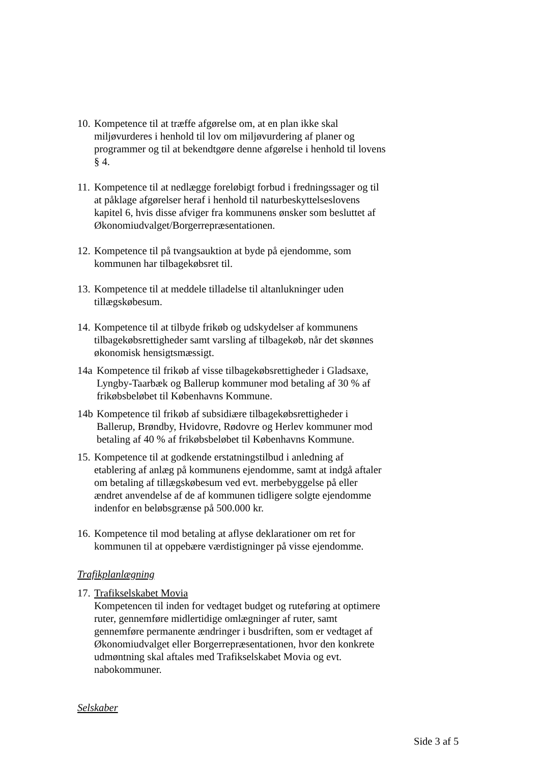10.
Kompetence til at træffe afgørelse om, at en plan ikke skal miljøvurderes i henhold til lov om miljøvurdering af planer og programmer og til at bekendtgøre denne afgørelse i henhold til lovens § 4.
11.
Kompetence til at nedlægge foreløbigt forbud i fredningssager og til at påklage afgørelser heraf i henhold til naturbeskyttelseslovens kapitel 6, hvis disse afviger fra kommunens ønsker som besluttet af Økonomiudvalget/Borgerrepræsentationen.
12.
Kompetence til på tvangsauktion at byde på ejendomme, som kommunen har tilbagekøbsret til.
13.
Kompetence til at meddele tilladelse til altanlukninger uden tillægskøbesum.
14.
Kompetence til at tilbyde frikøb og udskydelser af kommunens tilbagekøbsrettigheder samt varsling af tilbagekøb, når det skønnes økonomisk hensigtsmæssigt.
14a Kompetence til frikøb af visse tilbagekøbsrettigheder i Gladsaxe, Lyngby-Taarbæk og Ballerup kommuner mod betaling af 30 % af frikøbsbeløbet til Københavns Kommune.
14b Kompetence til frikøb af subsidiære tilbagekøbsrettigheder i Ballerup, Brøndby, Hvidovre, Rødovre og Herlev kommuner mod betaling af 40 % af frikøbsbeløbet til Københavns Kommune.
15.
Kompetence til at godkende erstatningstilbud i anledning af etablering af anlæg på kommunens ejendomme, samt at indgå aftaler om betaling af tillægskøbesum ved evt. merbebyggelse på eller ændret anvendelse af de af kommunen tidligere solgte ejendomme indenfor en beløbsgrænse på 500.000 kr.
16.
Kompetence til mod betaling at aflyse deklarationer om ret for kommunen til at oppebære værdistigninger på visse ejendomme.
Trafikplanlægning
17.
Trafikselskabet Movia
Kompetencen til inden for vedtaget budget og ruteføring at optimere ruter, gennemføre midlertidige omlægninger af ruter, samt gennemføre permanente ændringer i busdriften, som er vedtaget af Økonomiudvalget eller Borgerrepræsentationen, hvor den konkrete udmøntning skal aftales med Trafikselskabet Movia og evt. nabokommuner.
Selskaber
Side 3 af 5